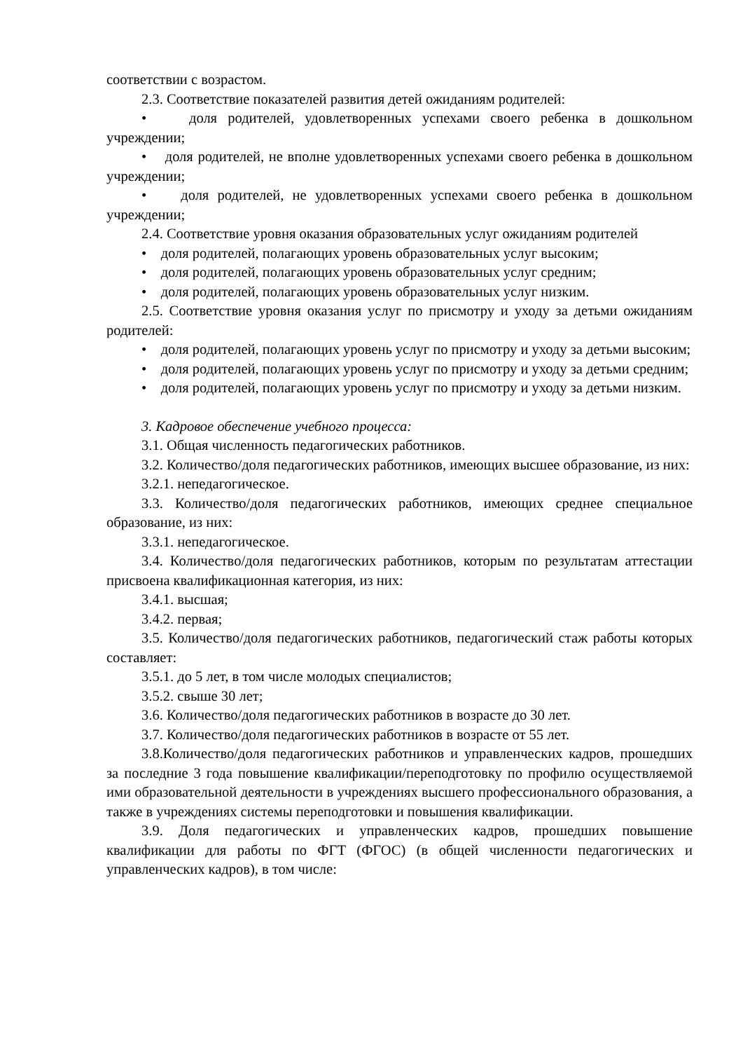соответствии с возрастом.
2.3. Соответствие показателей развития детей ожиданиям родителей:
• доля родителей, удовлетворенных успехами своего ребенка в дошкольном учреждении;
• доля родителей, не вполне удовлетворенных успехами своего ребенка в дошкольном учреждении;
• доля родителей, не удовлетворенных успехами своего ребенка в дошкольном учреждении;
2.4. Соответствие уровня оказания образовательных услуг ожиданиям родителей
• доля родителей, полагающих уровень образовательных услуг высоким;
• доля родителей, полагающих уровень образовательных услуг средним;
• доля родителей, полагающих уровень образовательных услуг низким.
2.5. Соответствие уровня оказания услуг по присмотру и уходу за детьми ожиданиям родителей:
• доля родителей, полагающих уровень услуг по присмотру и уходу за детьми высоким;
• доля родителей, полагающих уровень услуг по присмотру и уходу за детьми средним;
• доля родителей, полагающих уровень услуг по присмотру и уходу за детьми низким.
3. Кадровое обеспечение учебного процесса:
3.1. Общая численность педагогических работников.
3.2. Количество/доля педагогических работников, имеющих высшее образование, из них:
3.2.1. непедагогическое.
3.3. Количество/доля педагогических работников, имеющих среднее специальное образование, из них:
3.3.1. непедагогическое.
3.4. Количество/доля педагогических работников, которым по результатам аттестации присвоена квалификационная категория, из них:
3.4.1. высшая;
3.4.2. первая;
3.5. Количество/доля педагогических работников, педагогический стаж работы которых составляет:
3.5.1. до 5 лет, в том числе молодых специалистов;
3.5.2. свыше 30 лет;
3.6. Количество/доля педагогических работников в возрасте до 30 лет.
3.7. Количество/доля педагогических работников в возрасте от 55 лет.
3.8.Количество/доля педагогических работников и управленческих кадров, прошедших за последние 3 года повышение квалификации/переподготовку по профилю осуществляемой ими образовательной деятельности в учреждениях высшего профессионального образования, а также в учреждениях системы переподготовки и повышения квалификации.
3.9. Доля педагогических и управленческих кадров, прошедших повышение квалификации для работы по ФГТ (ФГОС) (в общей численности педагогических и управленческих кадров), в том числе: